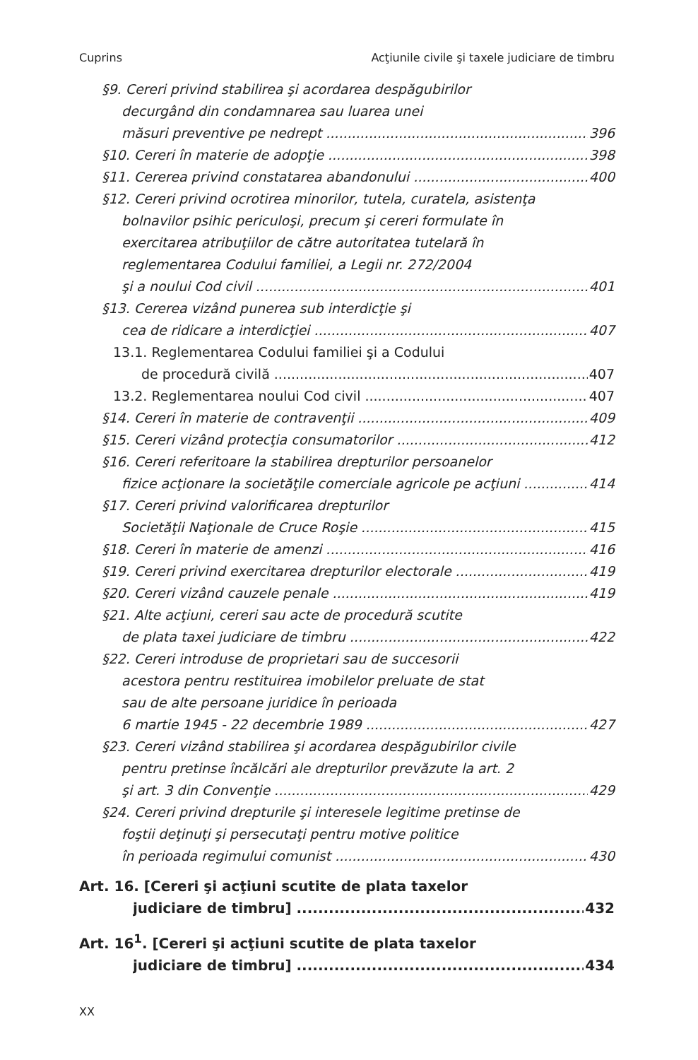Cuprins Acţiunile civile şi taxele judiciare de timbru
§9. Cereri privind stabilirea şi acordarea despăgubirilor
decurgând din condamnarea sau luarea unei
măsuri preventive pe nedrept 396
§10. Cereri în materie de adopţie 398
§11. Cererea privind constatarea abandonului 400
§12. Cereri privind ocrotirea minorilor, tutela, curatela, asistenţa
bolnavilor psihic periculoşi, precum şi cereri formulate în
exercitarea atribuţiilor de către autoritatea tutelară în
reglementarea Codului familiei, a Legii nr. 272/2004
şi a noului Cod civil 401
§13. Cererea vizând punerea sub interdicţie şi
cea de ridicare a interdicţiei 407
13.1. Reglementarea Codului familiei şi a Codului
de procedură civilă 407
13.2. Reglementarea noului Cod civil 407
§14. Cereri în materie de contravenţii 409
§15. Cereri vizând protecţia consumatorilor 412
§16. Cereri referitoare la stabilirea drepturilor persoanelor
fizice acţionare la societăţile comerciale agricole pe acţiuni 414
§17. Cereri privind valorificarea drepturilor
Societăţii Naţionale de Cruce Roşie 415
§18. Cereri în materie de amenzi 416
§19. Cereri privind exercitarea drepturilor electorale 419
§20. Cereri vizând cauzele penale 419
§21. Alte acţiuni, cereri sau acte de procedură scutite
de plata taxei judiciare de timbru 422
§22. Cereri introduse de proprietari sau de succesorii
acestora pentru restituirea imobilelor preluate de stat
sau de alte persoane juridice în perioada
6 martie 1945 - 22 decembrie 1989 427
§23. Cereri vizând stabilirea şi acordarea despăgubirilor civile
pentru pretinse încălcări ale drepturilor prevăzute la art. 2
şi art. 3 din Convenţie 429
§24. Cereri privind drepturile şi interesele legitime pretinse de
foştii deţinuţi şi persecutaţi pentru motive politice
în perioada regimului comunist 430
Art. 16. [Cereri şi acţiuni scutite de plata taxelor
judiciare de timbru] 432
Art. 16<sup>1</sup>. [Cereri şi acţiuni scutite de plata taxelor
judiciare de timbru] 434
XX